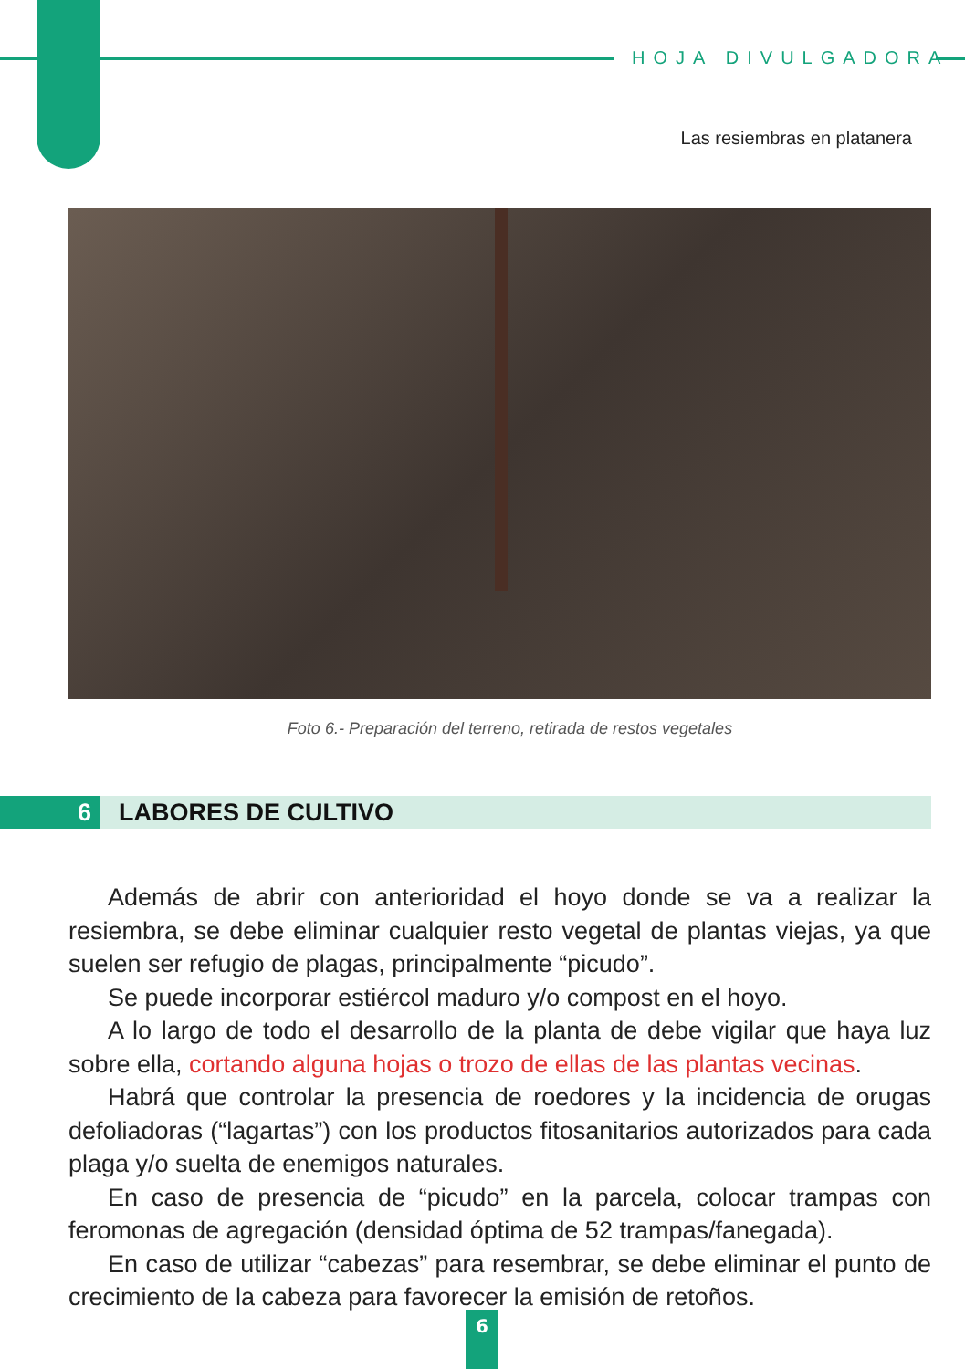HOJA DIVULGADORA
Las resiembras en platanera
Foto 6.- Preparación del terreno, retirada de restos vegetales
6 LABORES DE CULTIVO
Además de abrir con anterioridad el hoyo donde se va a realizar la resiembra, se debe eliminar cualquier resto vegetal de plantas viejas, ya que suelen ser refugio de plagas, principalmente “picudo”.
Se puede incorporar estiércol maduro y/o compost en el hoyo.
A lo largo de todo el desarrollo de la planta de debe vigilar que haya luz sobre ella, cortando alguna hojas o trozo de ellas de las plantas vecinas.
Habrá que controlar la presencia de roedores y la incidencia de orugas defoliadoras (“lagartas”) con los productos fitosanitarios autorizados para cada plaga y/o suelta de enemigos naturales.
En caso de presencia de “picudo” en la parcela, colocar trampas con feromonas de agregación (densidad óptima de 52 trampas/fanegada).
En caso de utilizar “cabezas” para resembrar, se debe eliminar el punto de crecimiento de la cabeza para favorecer la emisión de retoños.
6